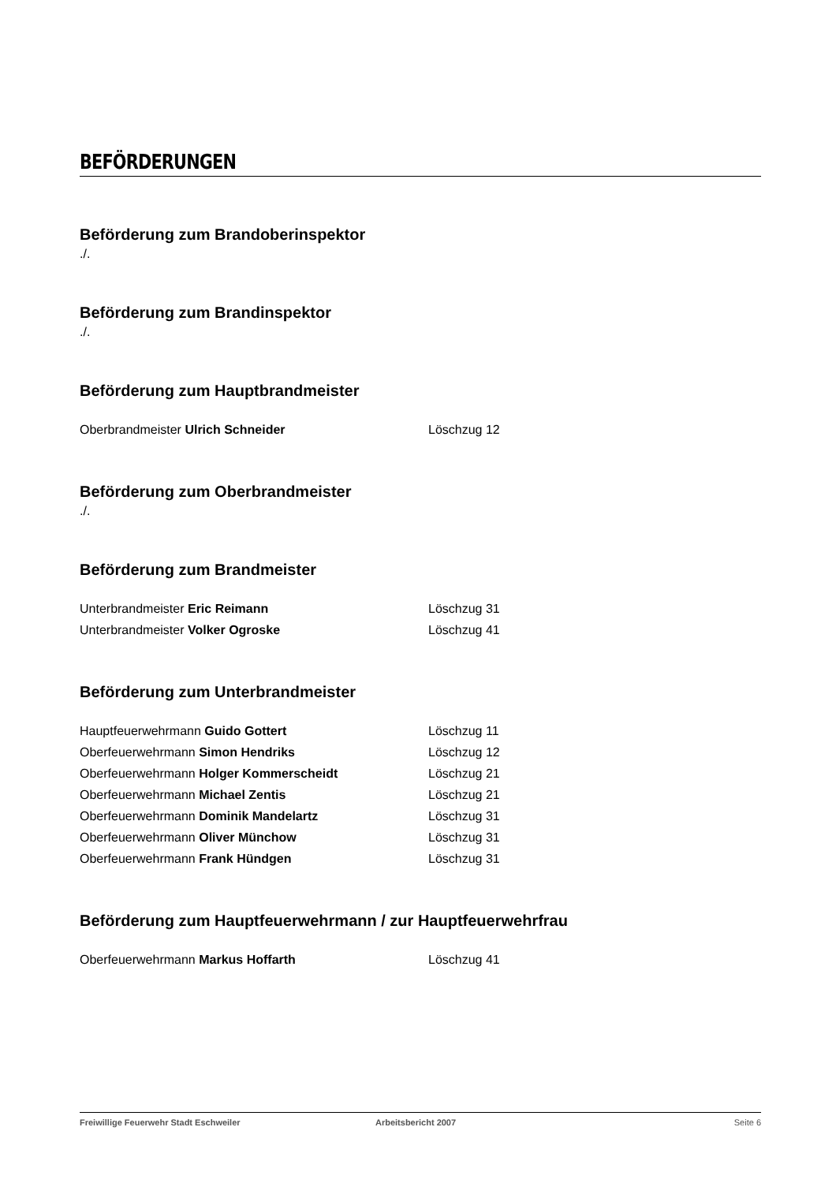BEFÖRDERUNGEN
Beförderung zum Brandoberinspektor
./.
Beförderung zum Brandinspektor
./.
Beförderung zum Hauptbrandmeister
| Oberbrandmeister Ulrich Schneider | Löschzug 12 |
Beförderung zum Oberbrandmeister
./.
Beförderung zum Brandmeister
| Unterbrandmeister Eric Reimann | Löschzug 31 |
| Unterbrandmeister Volker Ogroske | Löschzug 41 |
Beförderung zum Unterbrandmeister
| Hauptfeuerwehrmann Guido Gottert | Löschzug 11 |
| Oberfeuerwehrmann Simon Hendriks | Löschzug 12 |
| Oberfeuerwehrmann Holger Kommerscheidt | Löschzug 21 |
| Oberfeuerwehrmann Michael Zentis | Löschzug 21 |
| Oberfeuerwehrmann Dominik Mandelartz | Löschzug 31 |
| Oberfeuerwehrmann Oliver Münchow | Löschzug 31 |
| Oberfeuerwehrmann Frank Hündgen | Löschzug 31 |
Beförderung zum Hauptfeuerwehrmann / zur Hauptfeuerwehrfrau
| Oberfeuerwehrmann Markus Hoffarth | Löschzug 41 |
Freiwillige Feuerwehr Stadt Eschweiler Arbeitsbericht 2007 Seite 6